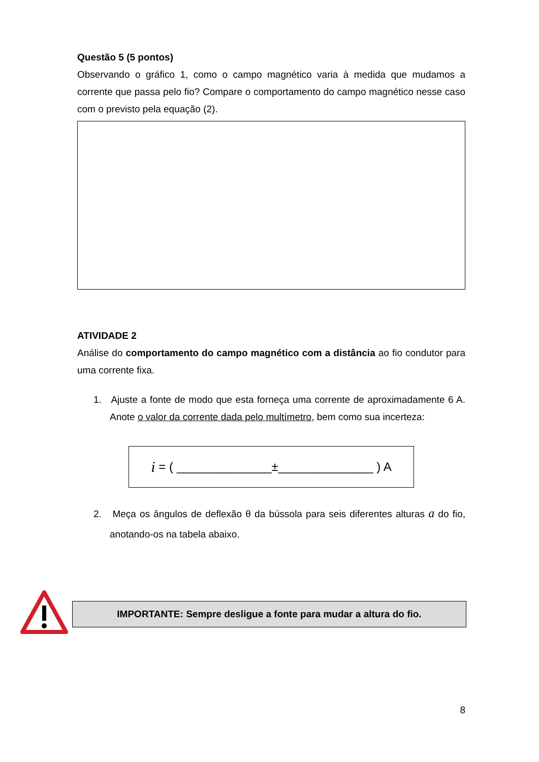Questão 5 (5 pontos)
Observando o gráfico 1, como o campo magnético varia à medida que mudamos a corrente que passa pelo fio? Compare o comportamento do campo magnético nesse caso com o previsto pela equação (2).
ATIVIDADE 2
Análise do comportamento do campo magnético com a distância ao fio condutor para uma corrente fixa.
1. Ajuste a fonte de modo que esta forneça uma corrente de aproximadamente 6 A. Anote o valor da corrente dada pelo multímetro, bem como sua incerteza:
i = ( ______________±______________ ) A
2. Meça os ângulos de deflexão θ da bússola para seis diferentes alturas a do fio, anotando-os na tabela abaixo.
IMPORTANTE: Sempre desligue a fonte para mudar a altura do fio.
8